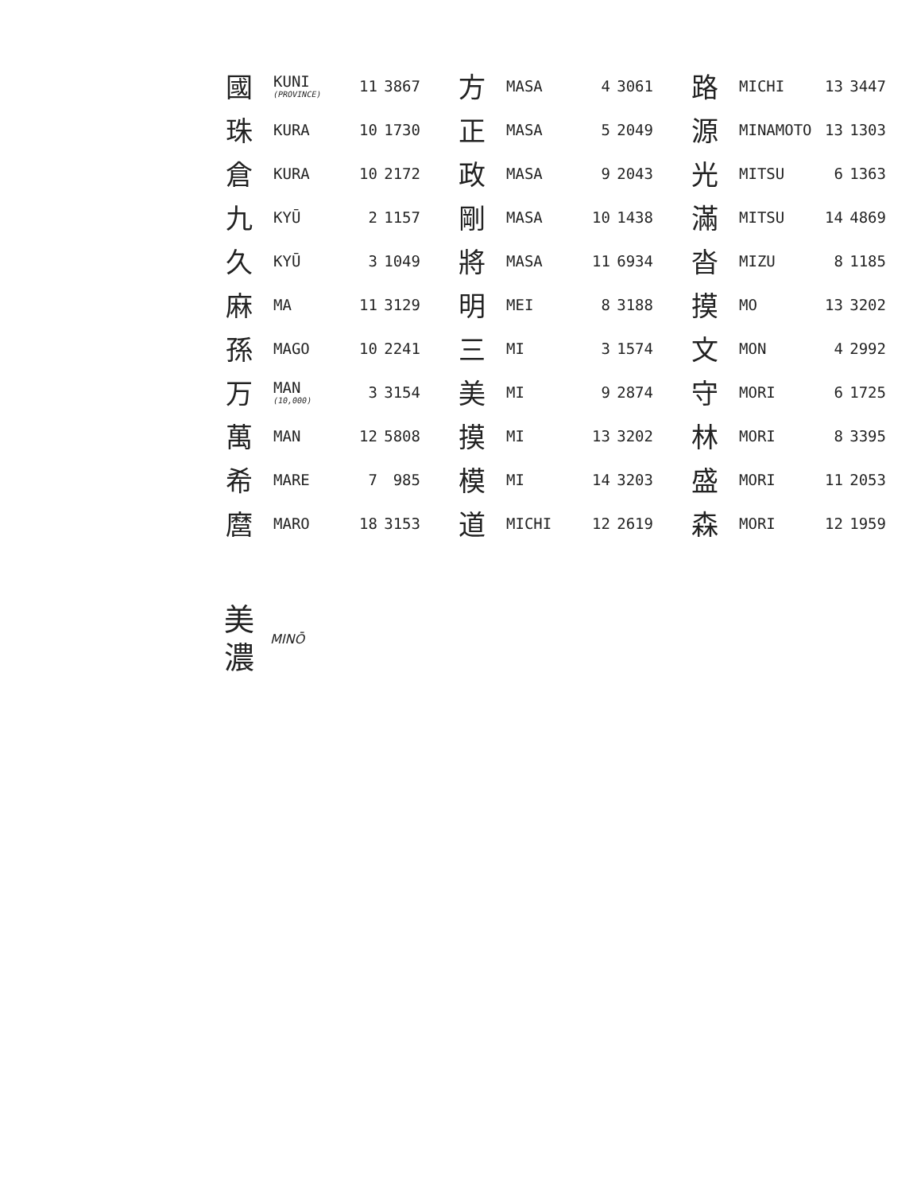| 國 | KUNI (PROVINCE) | 11 | 3867 |
| 珠 | KURA | 10 | 1730 |
| 倉 | KURA | 10 | 2172 |
| 九 | KYŪ | 2 | 1157 |
| 久 | KYŪ | 3 | 1049 |
| 麻 | MA | 11 | 3129 |
| 孫 | MAGO | 10 | 2241 |
| 万 | MAN (10,000) | 3 | 3154 |
| 萬 | MAN | 12 | 5808 |
| 希 | MARE | 7 | 985 |
| 麿 | MARO | 18 | 3153 |
| 方 | MASA | 4 | 3061 |
| 正 | MASA | 5 | 2049 |
| 政 | MASA | 9 | 2043 |
| 剛 | MASA | 10 | 1438 |
| 將 | MASA | 11 | 6934 |
| 明 | MEI | 8 | 3188 |
| 三 | MI | 3 | 1574 |
| 美 | MI | 9 | 2874 |
| 摸 | MI | 13 | 3202 |
| 模 | MI | 14 | 3203 |
| 道 | MICHI | 12 | 2619 |
| 路 | MICHI | 13 | 3447 |
| 源 | MINAMOTO | 13 | 1303 |
| 光 | MITSU | 6 | 1363 |
| 滿 | MITSU | 14 | 4869 |
| 沓 | MIZU | 8 | 1185 |
| 摸 | MO | 13 | 3202 |
| 文 | MON | 4 | 2992 |
| 守 | MORI | 6 | 1725 |
| 林 | MORI | 8 | 3395 |
| 盛 | MORI | 11 | 2053 |
| 森 | MORI | 12 | 1959 |
美
濃
MINŌ